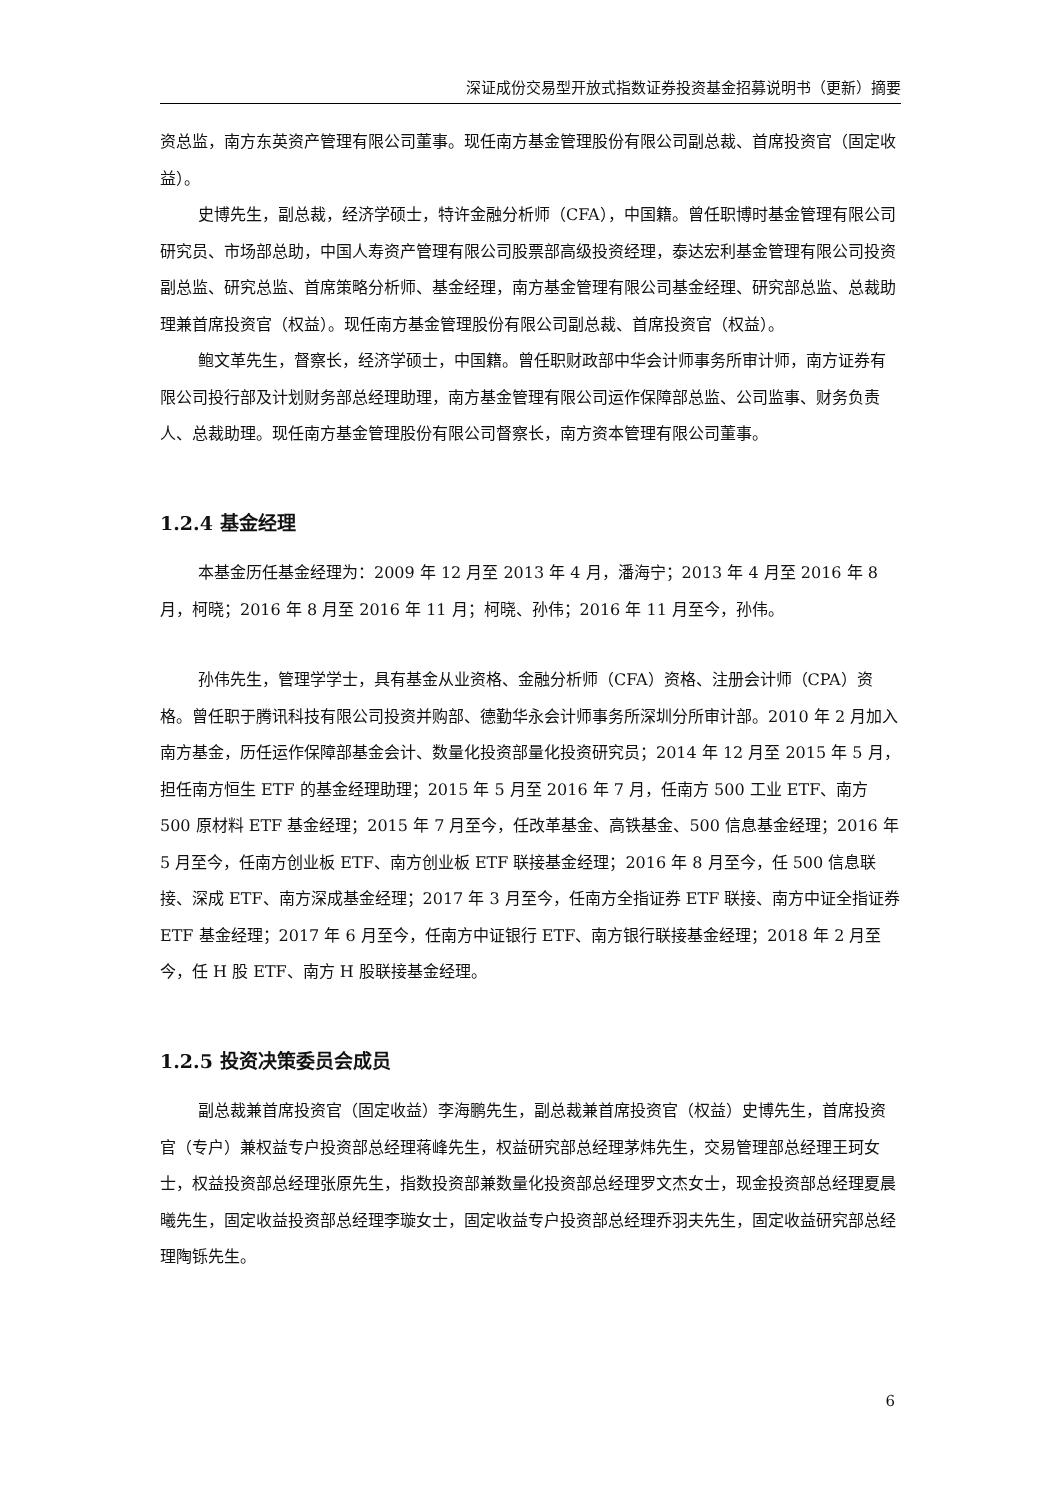深证成份交易型开放式指数证券投资基金招募说明书（更新）摘要
资总监，南方东英资产管理有限公司董事。现任南方基金管理股份有限公司副总裁、首席投资官（固定收益）。
史博先生，副总裁，经济学硕士，特许金融分析师（CFA），中国籍。曾任职博时基金管理有限公司研究员、市场部总助，中国人寿资产管理有限公司股票部高级投资经理，泰达宏利基金管理有限公司投资副总监、研究总监、首席策略分析师、基金经理，南方基金管理有限公司基金经理、研究部总监、总裁助理兼首席投资官（权益）。现任南方基金管理股份有限公司副总裁、首席投资官（权益）。
鲍文革先生，督察长，经济学硕士，中国籍。曾任职财政部中华会计师事务所审计师，南方证券有限公司投行部及计划财务部总经理助理，南方基金管理有限公司运作保障部总监、公司监事、财务负责人、总裁助理。现任南方基金管理股份有限公司督察长，南方资本管理有限公司董事。
1.2.4 基金经理
本基金历任基金经理为：2009 年 12 月至 2013 年 4 月，潘海宁；2013 年 4 月至 2016 年 8 月，柯晓；2016 年 8 月至 2016 年 11 月；柯晓、孙伟；2016 年 11 月至今，孙伟。
孙伟先生，管理学学士，具有基金从业资格、金融分析师（CFA）资格、注册会计师（CPA）资格。曾任职于腾讯科技有限公司投资并购部、德勤华永会计师事务所深圳分所审计部。2010 年 2 月加入南方基金，历任运作保障部基金会计、数量化投资部量化投资研究员；2014 年 12 月至 2015 年 5 月，担任南方恒生 ETF 的基金经理助理；2015 年 5 月至 2016 年 7 月，任南方 500 工业 ETF、南方 500 原材料 ETF 基金经理；2015 年 7 月至今，任改革基金、高铁基金、500 信息基金经理；2016 年 5 月至今，任南方创业板 ETF、南方创业板 ETF 联接基金经理；2016 年 8 月至今，任 500 信息联接、深成 ETF、南方深成基金经理；2017 年 3 月至今，任南方全指证券 ETF 联接、南方中证全指证券 ETF 基金经理；2017 年 6 月至今，任南方中证银行 ETF、南方银行联接基金经理；2018 年 2 月至今，任 H 股 ETF、南方 H 股联接基金经理。
1.2.5 投资决策委员会成员
副总裁兼首席投资官（固定收益）李海鹏先生，副总裁兼首席投资官（权益）史博先生，首席投资官（专户）兼权益专户投资部总经理蒋峰先生，权益研究部总经理茅炜先生，交易管理部总经理王珂女士，权益投资部总经理张原先生，指数投资部兼数量化投资部总经理罗文杰女士，现金投资部总经理夏晨曦先生，固定收益投资部总经理李璇女士，固定收益专户投资部总经理乔羽夫先生，固定收益研究部总经理陶铄先生。
6